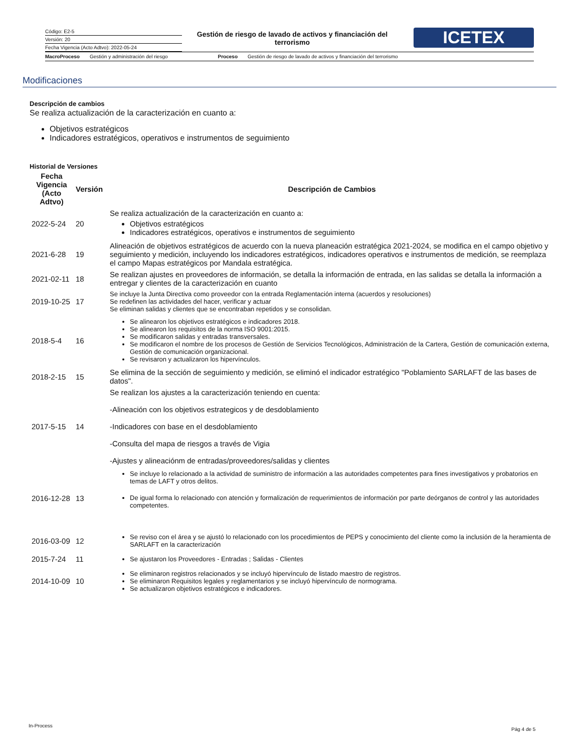Código: E2-5
Versión: 20
Fecha Vigencia (Acto Adtvo): 2022-05-24
Gestión de riesgo de lavado de activos y financiación del terrorismo
ICETEX
MacroProceso Gestión y administración del riesgo Proceso Gestión de riesgo de lavado de activos y financiación del terrorismo
Modificaciones
Descripción de cambios
Se realiza actualización de la caracterización en cuanto a:
Objetivos estratégicos
Indicadores estratégicos, operativos e instrumentos de seguimiento
Historial de Versiones
| Fecha Vigencia (Acto Adtvo) | Versión | Descripción de Cambios |
| --- | --- | --- |
| 2022-5-24 | 20 | Se realiza actualización de la caracterización en cuanto a: Objetivos estratégicos Indicadores estratégicos, operativos e instrumentos de seguimiento |
| 2021-6-28 | 19 | Alineación de objetivos estratégicos de acuerdo con la nueva planeación estratégica 2021-2024, se modifica en el campo objetivo y seguimiento y medición, incluyendo los indicadores estratégicos, indicadores operativos e instrumentos de medición, se reemplaza el campo Mapas estratégicos por Mandala estratégica. |
| 2021-02-11 | 18 | Se realizan ajustes en proveedores de información, se detalla la información de entrada, en las salidas se detalla la información a entregar y clientes de la caracterización en cuanto |
| 2019-10-25 | 17 | Se incluye la Junta Directiva como proveedor con la entrada Reglamentación interna (acuerdos y resoluciones) Se redefinen las actividades del hacer, verificar y actuar Se eliminan salidas y clientes que se encontraban repetidos y se consolidan. |
| 2018-5-4 | 16 | Se alinearon los objetivos estratégicos e indicadores 2018. Se alinearon los requisitos de la norma ISO 9001:2015. Se modificaron salidas y entradas transversales. Se modificaron el nombre de los procesos de Gestión de Servicios Tecnológicos, Administración de la Cartera, Gestión de comunicación externa, Gestión de comunicación organizacional. Se revisaron y actualizaron los hipervínculos. |
| 2018-2-15 | 15 | Se elimina de la sección de seguimiento y medición, se eliminó el indicador estratégico "Poblamiento SARLAFT de las bases de datos". |
| 2017-5-15 | 14 | Se realizan los ajustes a la caracterización teniendo en cuenta: -Alineación con los objetivos estrategicos y de desdoblamiento -Indicadores con base en el desdoblamiento -Consulta del mapa de riesgos a través de Vigia -Ajustes y alineaciónm de entradas/proveedores/salidas y clientes |
| 2016-12-28 | 13 | Se incluye lo relacionado a la actividad de suministro de información a las autoridades competentes para fines investigativos y probatorios en temas de LAFT y otros delitos. De igual forma lo relacionado con atención y formalización de requerimientos de información por parte deórganos de control y las autoridades competentes. |
| 2016-03-09 | 12 | Se reviso con el área y se ajustó lo relacionado con los procedimientos de PEPS y conocimiento del cliente como la inclusión de la heramienta de SARLAFT en la caracterización |
| 2015-7-24 | 11 | Se ajustaron los Proveedores - Entradas ; Salidas - Clientes |
| 2014-10-09 | 10 | Se eliminaron registros relacionados y se incluyó hipervínculo de listado maestro de registros. Se eliminaron Requisitos legales y reglamentarios y se incluyó hipervínculo de normograma. Se actualizaron objetivos estratégicos e indicadores. |
In-Process
Pág 4 de 5